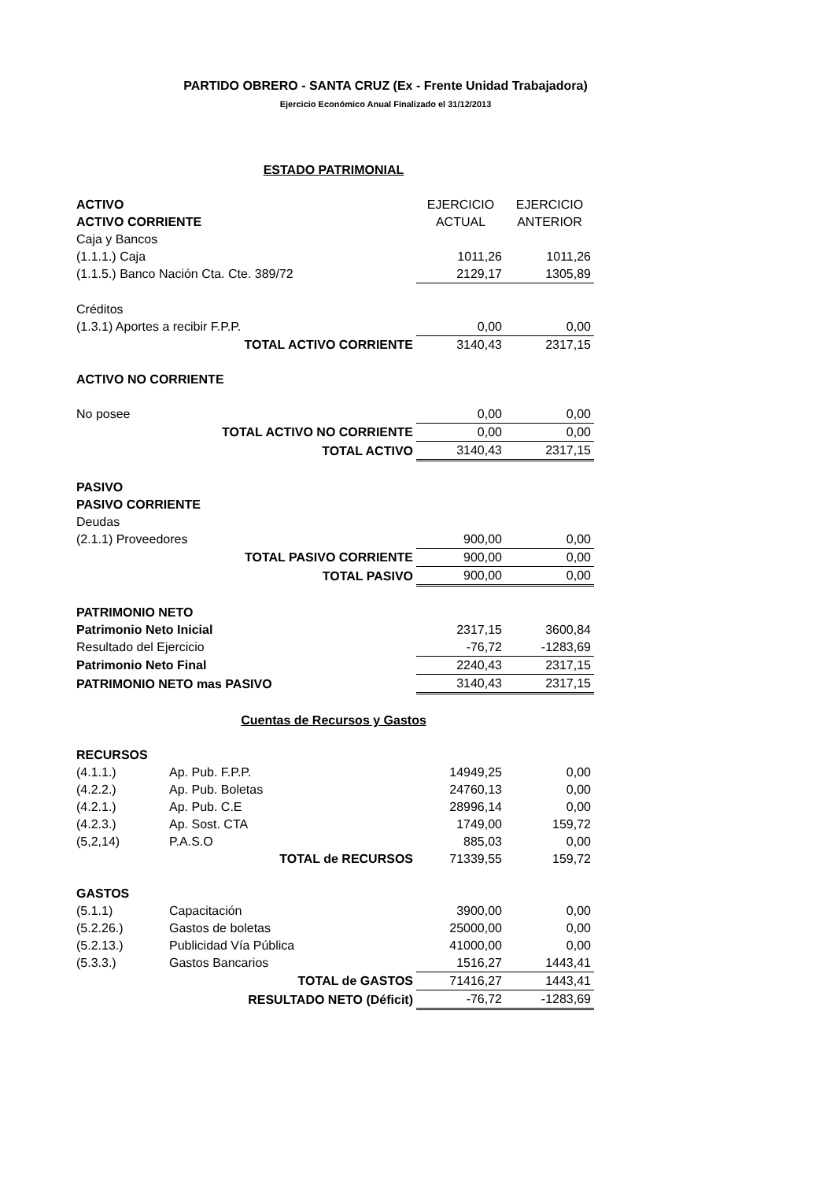PARTIDO OBRERO - SANTA CRUZ (Ex - Frente Unidad Trabajadora)
Ejercicio Económico Anual Finalizado el 31/12/2013
| ESTADO PATRIMONIAL | | | | |
| ACTIVO | | | EJERCICIO | EJERCICIO |
| ACTIVO CORRIENTE | | | ACTUAL | ANTERIOR |
| Caja y Bancos | | | | |
| (1.1.1.) Caja | | | 1011,26 | 1011,26 |
| (1.1.5.) Banco Nación Cta. Cte. 389/72 | | | 2129,17 | 1305,89 |
| Créditos | | | | |
| (1.3.1) Aportes a recibir F.P.P. | | | 0,00 | 0,00 |
| TOTAL ACTIVO CORRIENTE | | | 3140,43 | 2317,15 |
| ACTIVO NO CORRIENTE | | | | |
| No posee | | | 0,00 | 0,00 |
| TOTAL ACTIVO NO CORRIENTE | | | 0,00 | 0,00 |
| TOTAL ACTIVO | | | 3140,43 | 2317,15 |
| PASIVO | | | | |
| PASIVO CORRIENTE | | | | |
| Deudas | | | | |
| (2.1.1) Proveedores | | | 900,00 | 0,00 |
| TOTAL PASIVO CORRIENTE | | | 900,00 | 0,00 |
| TOTAL PASIVO | | | 900,00 | 0,00 |
| PATRIMONIO NETO | | | | |
| Patrimonio Neto Inicial | | | 2317,15 | 3600,84 |
| Resultado del Ejercicio | | | -76,72 | -1283,69 |
| Patrimonio Neto Final | | | 2240,43 | 2317,15 |
| PATRIMONIO NETO mas PASIVO | | | 3140,43 | 2317,15 |
| Cuentas de Recursos y Gastos | | | | |
| RECURSOS | | | | |
| (4.1.1.) | Ap. Pub. F.P.P. | | 14949,25 | 0,00 |
| (4.2.2.) | Ap. Pub. Boletas | | 24760,13 | 0,00 |
| (4.2.1.) | Ap. Pub. C.E | | 28996,14 | 0,00 |
| (4.2.3.) | Ap. Sost. CTA | | 1749,00 | 159,72 |
| (5,2,14) | P.A.S.O | | 885,03 | 0,00 |
| TOTAL de RECURSOS | | | 71339,55 | 159,72 |
| GASTOS | | | | |
| (5.1.1) | Capacitación | | 3900,00 | 0,00 |
| (5.2.26.) | Gastos de boletas | | 25000,00 | 0,00 |
| (5.2.13.) | Publicidad Vía Pública | | 41000,00 | 0,00 |
| (5.3.3.) | Gastos Bancarios | | 1516,27 | 1443,41 |
| TOTAL de GASTOS | | | 71416,27 | 1443,41 |
| RESULTADO NETO (Déficit) | | | -76,72 | -1283,69 |